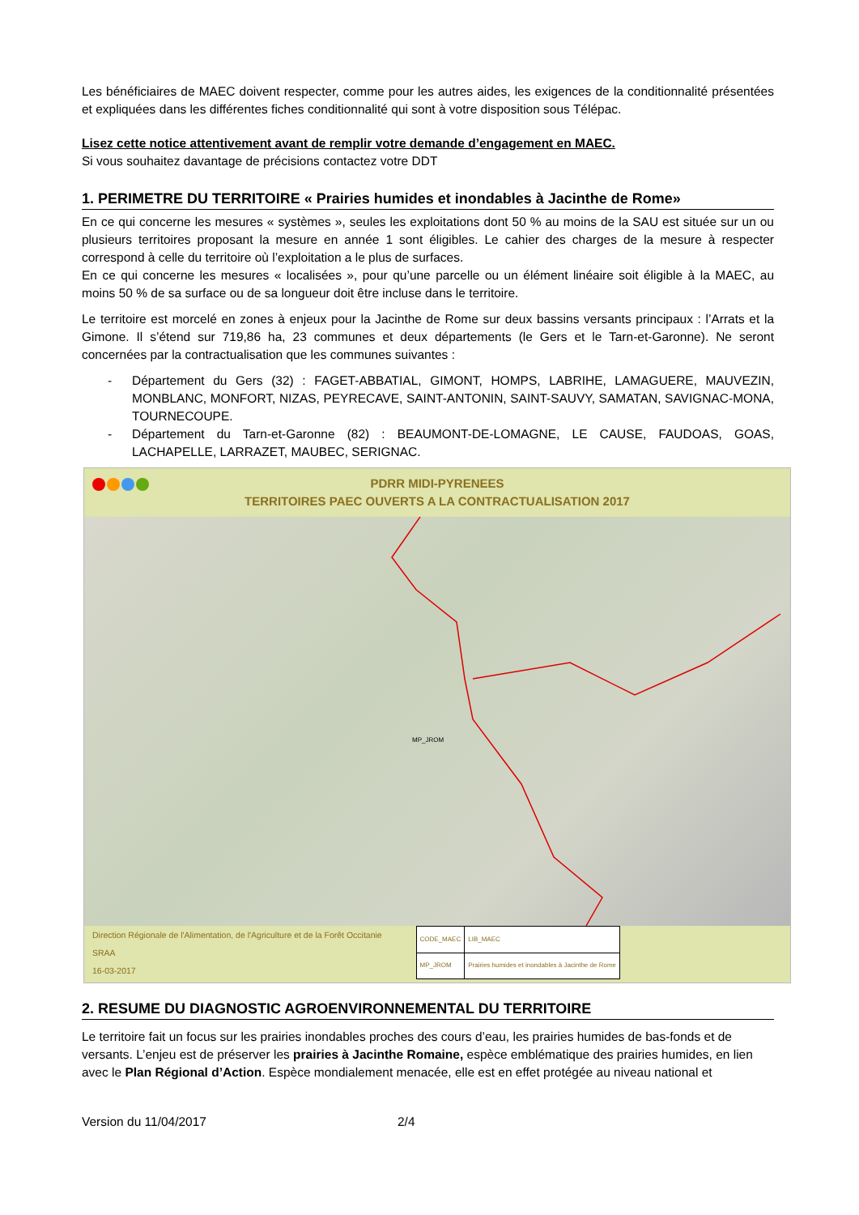Les bénéficiaires de MAEC doivent respecter, comme pour les autres aides, les exigences de la conditionnalité présentées et expliquées dans les différentes fiches conditionnalité qui sont à votre disposition sous Télépac.
Lisez cette notice attentivement avant de remplir votre demande d’engagement en MAEC.
Si vous souhaitez davantage de précisions contactez votre DDT
1. PERIMETRE DU TERRITOIRE « Prairies humides et inondables à Jacinthe de Rome»
En ce qui concerne les mesures « systèmes », seules les exploitations dont 50 % au moins de la SAU est située sur un ou plusieurs territoires proposant la mesure en année 1 sont éligibles. Le cahier des charges de la mesure à respecter correspond à celle du territoire où l’exploitation a le plus de surfaces.
En ce qui concerne les mesures « localisées », pour qu’une parcelle ou un élément linéaire soit éligible à la MAEC, au moins 50 % de sa surface ou de sa longueur doit être incluse dans le territoire.
Le territoire est morcelé en zones à enjeux pour la Jacinthe de Rome sur deux bassins versants principaux : l’Arrats et la Gimone. Il s’étend sur 719,86 ha, 23 communes et deux départements (le Gers et le Tarn-et-Garonne). Ne seront concernées par la contractualisation que les communes suivantes :
- Département du Gers (32) : FAGET-ABBATIAL, GIMONT, HOMPS, LABRIHE, LAMAGUERE, MAUVEZIN, MONBLANC, MONFORT, NIZAS, PEYRECAVE, SAINT-ANTONIN, SAINT-SAUVY, SAMATAN, SAVIGNAC-MONA, TOURNECOUPE.
- Département du Tarn-et-Garonne (82) : BEAUMONT-DE-LOMAGNE, LE CAUSE, FAUDOAS, GOAS, LACHAPELLE, LARRAZET, MAUBEC, SERIGNAC.
PDRR MIDI-PYRENEES
TERRITOIRES PAEC OUVERTS A LA CONTRACTUALISATION 2017
MP_JROM
Direction Régionale de l'Alimentation, de l'Agriculture et de la Forêt Occitanie
SRAA
16-03-2017
| CODE_MAEC | LIB_MAEC |
| MP_JROM | Prairies humides et inondables à Jacinthe de Rome |
2. RESUME DU DIAGNOSTIC AGROENVIRONNEMENTAL DU TERRITOIRE
Le territoire fait un focus sur les prairies inondables proches des cours d’eau, les prairies humides de bas-fonds et de versants. L’enjeu est de préserver les prairies à Jacinthe Romaine, espèce emblématique des prairies humides, en lien avec le Plan Régional d’Action. Espèce mondialement menacée, elle est en effet protégée au niveau national et
Version du 11/04/2017 2/4